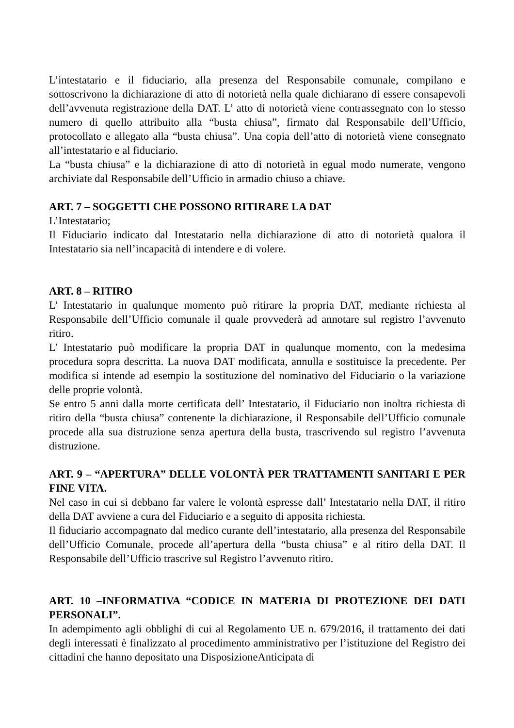L’intestatario e il fiduciario, alla presenza del Responsabile comunale, compilano e sottoscrivono la dichiarazione di atto di notorietà nella quale dichiarano di essere consapevoli dell’avvenuta registrazione della DAT. L’ atto di notorietà viene contrassegnato con lo stesso numero di quello attribuito alla “busta chiusa”, firmato dal Responsabile dell’Ufficio, protocollato e allegato alla “busta chiusa”. Una copia dell’atto di notorietà viene consegnato all’intestatario e al fiduciario.
La “busta chiusa” e la dichiarazione di atto di notorietà in egual modo numerate, vengono archiviate dal Responsabile dell’Ufficio in armadio chiuso a chiave.
ART. 7 – SOGGETTI CHE POSSONO RITIRARE LA DAT
L’Intestatario;
Il Fiduciario indicato dal Intestatario nella dichiarazione di atto di notorietà qualora il Intestatario sia nell’incapacità di intendere e di volere.
ART. 8 – RITIRO
L’ Intestatario in qualunque momento può ritirare la propria DAT, mediante richiesta al Responsabile dell’Ufficio comunale il quale provvederà ad annotare sul registro l’avvenuto ritiro.
L’ Intestatario può modificare la propria DAT in qualunque momento, con la medesima procedura sopra descritta. La nuova DAT modificata, annulla e sostituisce la precedente. Per modifica si intende ad esempio la sostituzione del nominativo del Fiduciario o la variazione delle proprie volontà.
Se entro 5 anni dalla morte certificata dell’ Intestatario, il Fiduciario non inoltra richiesta di ritiro della “busta chiusa” contenente la dichiarazione, il Responsabile dell’Ufficio comunale procede alla sua distruzione senza apertura della busta, trascrivendo sul registro l’avvenuta distruzione.
ART. 9 – “APERTURA” DELLE VOLONTÀ PER TRATTAMENTI SANITARI E PER FINE VITA.
Nel caso in cui si debbano far valere le volontà espresse dall’ Intestatario nella DAT, il ritiro della DAT avviene a cura del Fiduciario e a seguito di apposita richiesta.
Il fiduciario accompagnato dal medico curante dell’intestatario, alla presenza del Responsabile dell’Ufficio Comunale, procede all’apertura della “busta chiusa” e al ritiro della DAT. Il Responsabile dell’Ufficio trascrive sul Registro l’avvenuto ritiro.
ART. 10 –INFORMATIVA “CODICE IN MATERIA DI PROTEZIONE DEI DATI PERSONALI”.
In adempimento agli obblighi di cui al Regolamento UE n. 679/2016, il trattamento dei dati degli interessati è finalizzato al procedimento amministrativo per l’istituzione del Registro dei cittadini che hanno depositato una DisposizioneAnticipata di